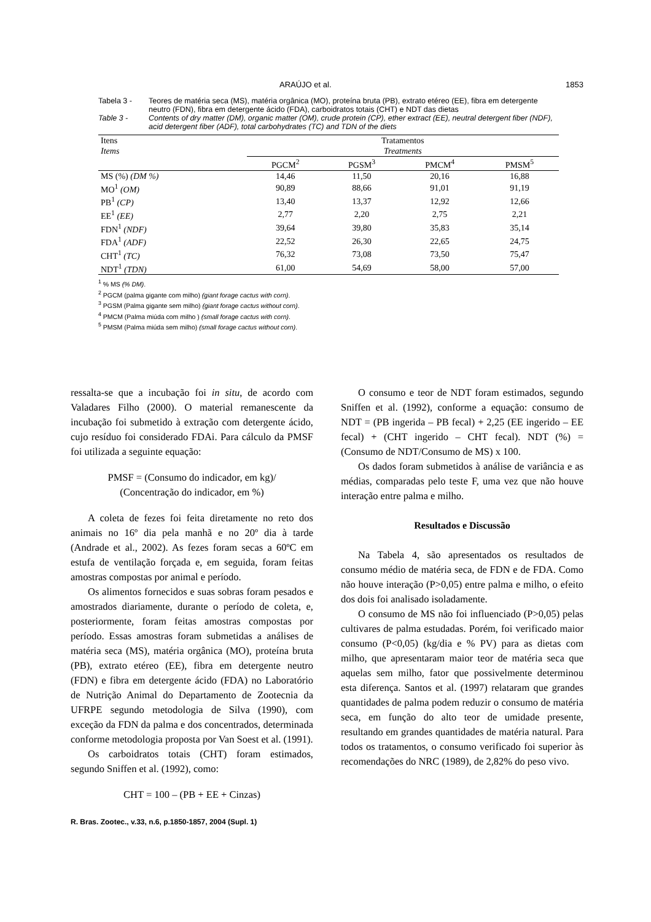ARAÚJO et al. 1853
Tabela 3 - Teores de matéria seca (MS), matéria orgânica (MO), proteína bruta (PB), extrato etéreo (EE), fibra em detergente neutro (FDN), fibra em detergente ácido (FDA), carboidratos totais (CHT) e NDT das dietas
Table 3 - Contents of dry matter (DM), organic matter (OM), crude protein (CP), ether extract (EE), neutral detergent fiber (NDF), acid detergent fiber (ADF), total carbohydrates (TC) and TDN of the diets
| Itens Items | Tratamentos Treatments | | | |
| --- | --- | --- | --- | --- |
| | PGCM<sup>2</sup> | PGSM<sup>3</sup> | PMCM<sup>4</sup> | PMSM<sup>5</sup> |
| MS (%) (DM %) | 14,46 | 11,50 | 20,16 | 16,88 |
| MO<sup>1</sup> (OM) | 90,89 | 88,66 | 91,01 | 91,19 |
| PB<sup>1</sup> (CP) | 13,40 | 13,37 | 12,92 | 12,66 |
| EE<sup>1</sup> (EE) | 2,77 | 2,20 | 2,75 | 2,21 |
| FDN<sup>1</sup> (NDF) | 39,64 | 39,80 | 35,83 | 35,14 |
| FDA<sup>1</sup> (ADF) | 22,52 | 26,30 | 22,65 | 24,75 |
| CHT<sup>1</sup> (TC) | 76,32 | 73,08 | 73,50 | 75,47 |
| NDT<sup>1</sup> (TDN) | 61,00 | 54,69 | 58,00 | 57,00 |
<sup>1</sup> % MS (% DM).
<sup>2</sup> PGCM (palma gigante com milho) (giant forage cactus with corn).
<sup>3</sup> PGSM (Palma gigante sem milho) (giant forage cactus without corn).
<sup>4</sup> PMCM (Palma miúda com milho ) (small forage cactus with corn).
<sup>5</sup> PMSM (Palma miúda sem milho) (small forage cactus without corn).
ressalta-se que a incubação foi in situ, de acordo com Valadares Filho (2000). O material remanescente da incubação foi submetido à extração com detergente ácido, cujo resíduo foi considerado FDAi. Para cálculo da PMSF foi utilizada a seguinte equação:
PMSF = (Consumo do indicador, em kg)/
(Concentração do indicador, em %)
A coleta de fezes foi feita diretamente no reto dos animais no 16º dia pela manhã e no 20º dia à tarde (Andrade et al., 2002). As fezes foram secas a 60ºC em estufa de ventilação forçada e, em seguida, foram feitas amostras compostas por animal e período.
Os alimentos fornecidos e suas sobras foram pesados e amostrados diariamente, durante o período de coleta, e, posteriormente, foram feitas amostras compostas por período. Essas amostras foram submetidas a análises de matéria seca (MS), matéria orgânica (MO), proteína bruta (PB), extrato etéreo (EE), fibra em detergente neutro (FDN) e fibra em detergente ácido (FDA) no Laboratório de Nutrição Animal do Departamento de Zootecnia da UFRPE segundo metodologia de Silva (1990), com exceção da FDN da palma e dos concentrados, determinada conforme metodologia proposta por Van Soest et al. (1991).
Os carboidratos totais (CHT) foram estimados, segundo Sniffen et al. (1992), como:
CHT = 100 – (PB + EE + Cinzas)
R. Bras. Zootec., v.33, n.6, p.1850-1857, 2004 (Supl. 1)
O consumo e teor de NDT foram estimados, segundo Sniffen et al. (1992), conforme a equação: consumo de NDT = (PB ingerida – PB fecal) + 2,25 (EE ingerido – EE fecal) + (CHT ingerido – CHT fecal). NDT (%) = (Consumo de NDT/Consumo de MS) x 100.
Os dados foram submetidos à análise de variância e as médias, comparadas pelo teste F, uma vez que não houve interação entre palma e milho.
Resultados e Discussão
Na Tabela 4, são apresentados os resultados de consumo médio de matéria seca, de FDN e de FDA. Como não houve interação (P>0,05) entre palma e milho, o efeito dos dois foi analisado isoladamente.
O consumo de MS não foi influenciado (P>0,05) pelas cultivares de palma estudadas. Porém, foi verificado maior consumo (P<0,05) (kg/dia e % PV) para as dietas com milho, que apresentaram maior teor de matéria seca que aquelas sem milho, fator que possivelmente determinou esta diferença. Santos et al. (1997) relataram que grandes quantidades de palma podem reduzir o consumo de matéria seca, em função do alto teor de umidade presente, resultando em grandes quantidades de matéria natural. Para todos os tratamentos, o consumo verificado foi superior às recomendações do NRC (1989), de 2,82% do peso vivo.